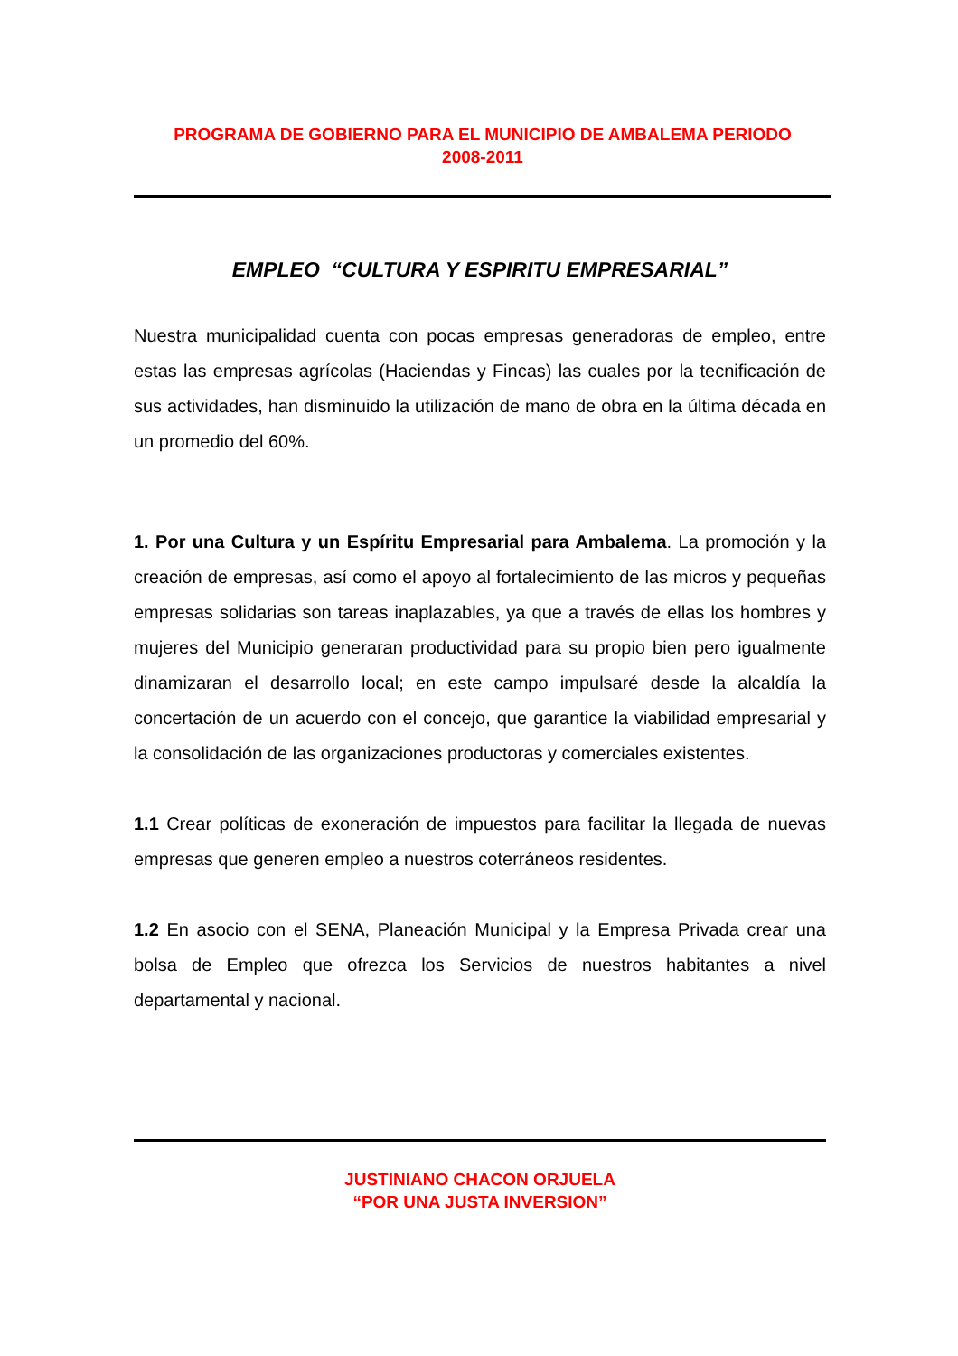PROGRAMA DE GOBIERNO PARA EL MUNICIPIO DE AMBALEMA PERIODO
2008-2011
EMPLEO “CULTURA Y ESPIRITU EMPRESARIAL”
Nuestra municipalidad cuenta con pocas empresas generadoras de empleo, entre estas las empresas agrícolas (Haciendas y Fincas) las cuales por la tecnificación de sus actividades, han disminuido la utilización de mano de obra en la última década en un promedio del 60%.
1. Por una Cultura y un Espíritu Empresarial para Ambalema. La promoción y la creación de empresas, así como el apoyo al fortalecimiento de las micros y pequeñas empresas solidarias son tareas inaplazables, ya que a través de ellas los hombres y mujeres del Municipio generaran productividad para su propio bien pero igualmente dinamizaran el desarrollo local; en este campo impulsaré desde la alcaldía la concertación de un acuerdo con el concejo, que garantice la viabilidad empresarial y la consolidación de las organizaciones productoras y comerciales existentes.
1.1 Crear políticas de exoneración de impuestos para facilitar la llegada de nuevas empresas que generen empleo a nuestros coterráneos residentes.
1.2 En asocio con el SENA, Planeación Municipal y la Empresa Privada crear una bolsa de Empleo que ofrezca los Servicios de nuestros habitantes a nivel departamental y nacional.
JUSTINIANO CHACON ORJUELA
“POR UNA JUSTA INVERSION”